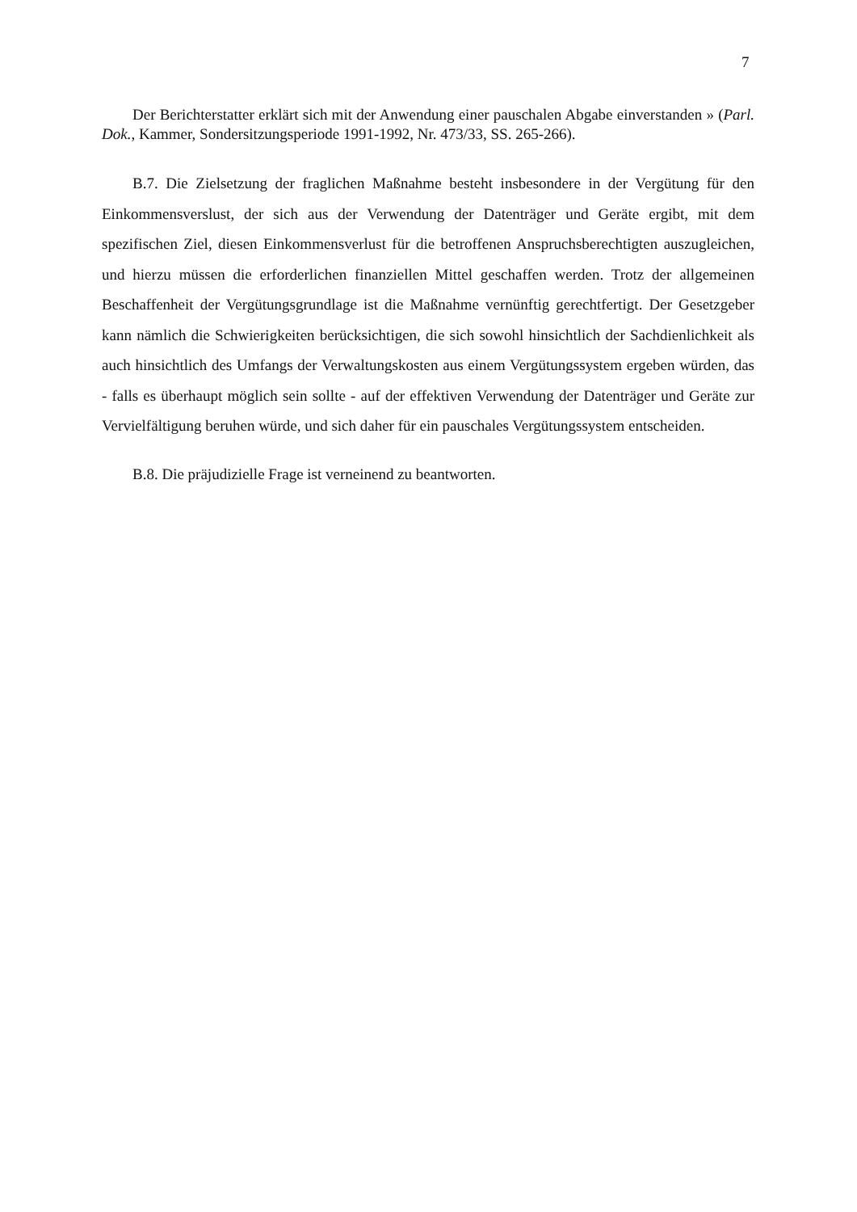7
Der Berichterstatter erklärt sich mit der Anwendung einer pauschalen Abgabe einverstanden » (Parl. Dok., Kammer, Sondersitzungsperiode 1991-1992, Nr. 473/33, SS. 265-266).
B.7. Die Zielsetzung der fraglichen Maßnahme besteht insbesondere in der Vergütung für den Einkommensverslust, der sich aus der Verwendung der Datenträger und Geräte ergibt, mit dem spezifischen Ziel, diesen Einkommensverlust für die betroffenen Anspruchsberechtigten auszugleichen, und hierzu müssen die erforderlichen finanziellen Mittel geschaffen werden. Trotz der allgemeinen Beschaffenheit der Vergütungsgrundlage ist die Maßnahme vernünftig gerechtfertigt. Der Gesetzgeber kann nämlich die Schwierigkeiten berücksichtigen, die sich sowohl hinsichtlich der Sachdienlichkeit als auch hinsichtlich des Umfangs der Verwaltungskosten aus einem Vergütungssystem ergeben würden, das - falls es überhaupt möglich sein sollte - auf der effektiven Verwendung der Datenträger und Geräte zur Vervielfältigung beruhen würde, und sich daher für ein pauschales Vergütungssystem entscheiden.
B.8. Die präjudizielle Frage ist verneinend zu beantworten.